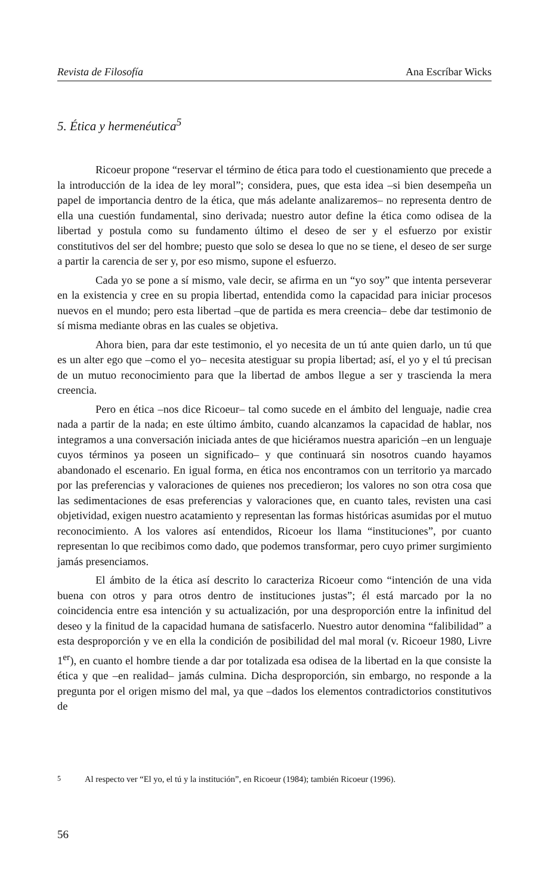Revista de Filosofía Ana Escríbar Wicks
5. Ética y hermenéutica<sup>5</sup>
Ricoeur propone “reservar el término de ética para todo el cuestionamiento que precede a la introducción de la idea de ley moral”; considera, pues, que esta idea –si bien desempeña un papel de importancia dentro de la ética, que más adelante analizaremos– no representa dentro de ella una cuestión fundamental, sino derivada; nuestro autor define la ética como odisea de la libertad y postula como su fundamento último el deseo de ser y el esfuerzo por existir constitutivos del ser del hombre; puesto que solo se desea lo que no se tiene, el deseo de ser surge a partir la carencia de ser y, por eso mismo, supone el esfuerzo.
Cada yo se pone a sí mismo, vale decir, se afirma en un “yo soy” que intenta perseverar en la existencia y cree en su propia libertad, entendida como la capacidad para iniciar procesos nuevos en el mundo; pero esta libertad –que de partida es mera creencia– debe dar testimonio de sí misma mediante obras en las cuales se objetiva.
Ahora bien, para dar este testimonio, el yo necesita de un tú ante quien darlo, un tú que es un alter ego que –como el yo– necesita atestiguar su propia libertad; así, el yo y el tú precisan de un mutuo reconocimiento para que la libertad de ambos llegue a ser y trascienda la mera creencia.
Pero en ética –nos dice Ricoeur– tal como sucede en el ámbito del lenguaje, nadie crea nada a partir de la nada; en este último ámbito, cuando alcanzamos la capacidad de hablar, nos integramos a una conversación iniciada antes de que hiciéramos nuestra aparición –en un lenguaje cuyos términos ya poseen un significado– y que continuará sin nosotros cuando hayamos abandonado el escenario. En igual forma, en ética nos encontramos con un territorio ya marcado por las preferencias y valoraciones de quienes nos precedieron; los valores no son otra cosa que las sedimentaciones de esas preferencias y valoraciones que, en cuanto tales, revisten una casi objetividad, exigen nuestro acatamiento y representan las formas históricas asumidas por el mutuo reconocimiento. A los valores así entendidos, Ricoeur los llama “instituciones”, por cuanto representan lo que recibimos como dado, que podemos transformar, pero cuyo primer surgimiento jamás presenciamos.
El ámbito de la ética así descrito lo caracteriza Ricoeur como “intención de una vida buena con otros y para otros dentro de instituciones justas”; él está marcado por la no coincidencia entre esa intención y su actualización, por una desproporción entre la infinitud del deseo y la finitud de la capacidad humana de satisfacerlo. Nuestro autor denomina “falibilidad” a esta desproporción y ve en ella la condición de posibilidad del mal moral (v. Ricoeur 1980, Livre 1<sup>er</sup>), en cuanto el hombre tiende a dar por totalizada esa odisea de la libertad en la que consiste la ética y que –en realidad– jamás culmina. Dicha desproporción, sin embargo, no responde a la pregunta por el origen mismo del mal, ya que –dados los elementos contradictorios constitutivos de
<sup>5</sup> Al respecto ver “El yo, el tú y la institución”, en Ricoeur (1984); también Ricoeur (1996).
56